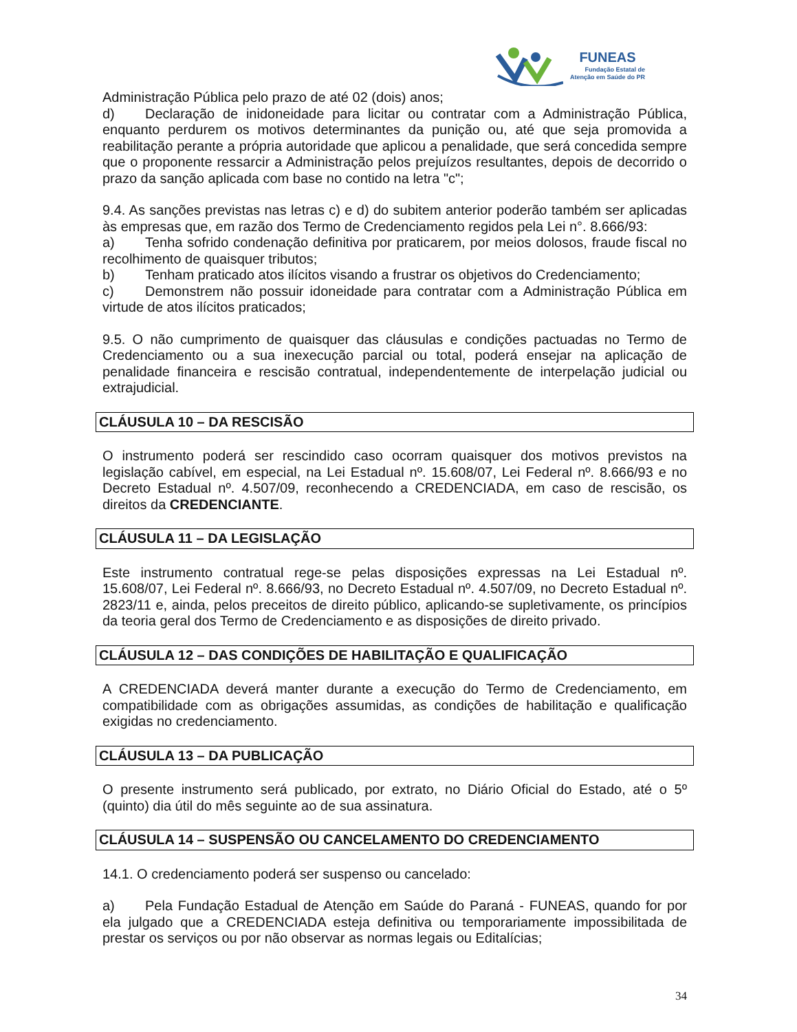FUNEAS
Fundação Estatal de
Atenção em Saúde do PR
Administração Pública pelo prazo de até 02 (dois) anos;
d) Declaração de inidoneidade para licitar ou contratar com a Administração Pública, enquanto perdurem os motivos determinantes da punição ou, até que seja promovida a reabilitação perante a própria autoridade que aplicou a penalidade, que será concedida sempre que o proponente ressarcir a Administração pelos prejuízos resultantes, depois de decorrido o prazo da sanção aplicada com base no contido na letra "c";
9.4. As sanções previstas nas letras c) e d) do subitem anterior poderão também ser aplicadas às empresas que, em razão dos Termo de Credenciamento regidos pela Lei n°. 8.666/93:
a) Tenha sofrido condenação definitiva por praticarem, por meios dolosos, fraude fiscal no recolhimento de quaisquer tributos;
b) Tenham praticado atos ilícitos visando a frustrar os objetivos do Credenciamento;
c) Demonstrem não possuir idoneidade para contratar com a Administração Pública em virtude de atos ilícitos praticados;
9.5. O não cumprimento de quaisquer das cláusulas e condições pactuadas no Termo de Credenciamento ou a sua inexecução parcial ou total, poderá ensejar na aplicação de penalidade financeira e rescisão contratual, independentemente de interpelação judicial ou extrajudicial.
CLÁUSULA 10 – DA RESCISÃO
O instrumento poderá ser rescindido caso ocorram quaisquer dos motivos previstos na legislação cabível, em especial, na Lei Estadual nº. 15.608/07, Lei Federal nº. 8.666/93 e no Decreto Estadual nº. 4.507/09, reconhecendo a CREDENCIADA, em caso de rescisão, os direitos da CREDENCIANTE.
CLÁUSULA 11 – DA LEGISLAÇÃO
Este instrumento contratual rege-se pelas disposições expressas na Lei Estadual nº. 15.608/07, Lei Federal nº. 8.666/93, no Decreto Estadual nº. 4.507/09, no Decreto Estadual nº. 2823/11 e, ainda, pelos preceitos de direito público, aplicando-se supletivamente, os princípios da teoria geral dos Termo de Credenciamento e as disposições de direito privado.
CLÁUSULA 12 – DAS CONDIÇÕES DE HABILITAÇÃO E QUALIFICAÇÃO
A CREDENCIADA deverá manter durante a execução do Termo de Credenciamento, em compatibilidade com as obrigações assumidas, as condições de habilitação e qualificação exigidas no credenciamento.
CLÁUSULA 13 – DA PUBLICAÇÃO
O presente instrumento será publicado, por extrato, no Diário Oficial do Estado, até o 5º (quinto) dia útil do mês seguinte ao de sua assinatura.
CLÁUSULA 14 – SUSPENSÃO OU CANCELAMENTO DO CREDENCIAMENTO
14.1. O credenciamento poderá ser suspenso ou cancelado:
a) Pela Fundação Estadual de Atenção em Saúde do Paraná - FUNEAS, quando for por ela julgado que a CREDENCIADA esteja definitiva ou temporariamente impossibilitada de prestar os serviços ou por não observar as normas legais ou Editalícias;
34